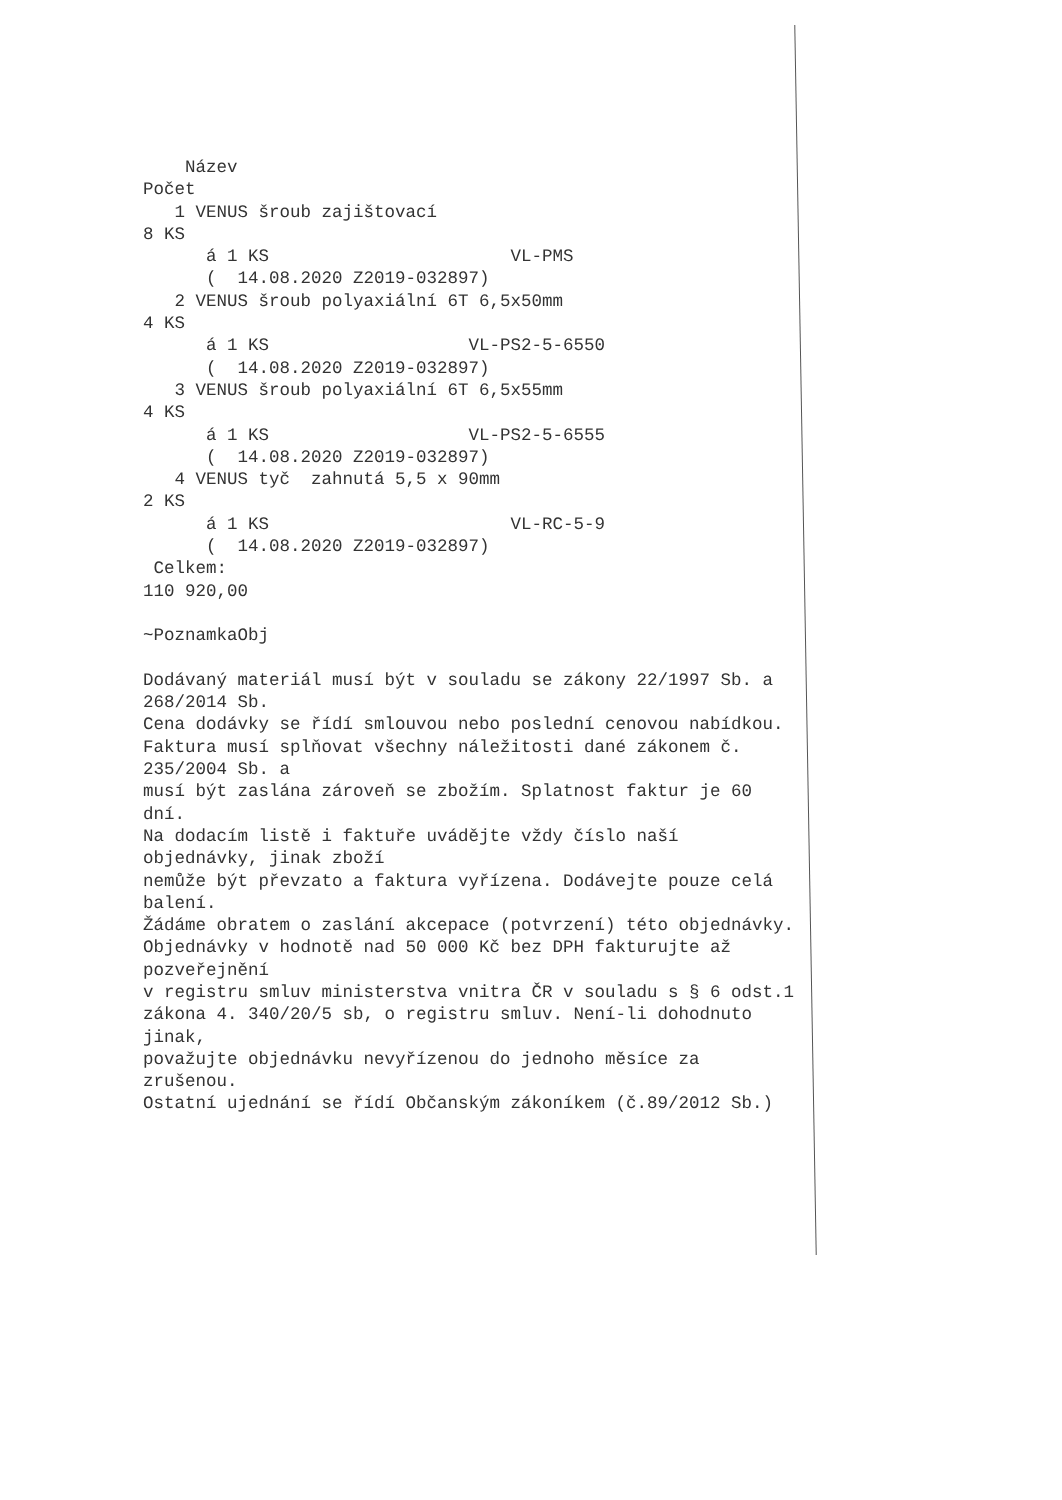Název
Počet
   1 VENUS šroub zajištovací
8 KS
      á 1 KS                       VL-PMS
      (  14.08.2020 Z2019-032897)
   2 VENUS šroub polyaxiální 6T 6,5x50mm
4 KS
      á 1 KS                   VL-PS2-5-6550
      (  14.08.2020 Z2019-032897)
   3 VENUS šroub polyaxiální 6T 6,5x55mm
4 KS
      á 1 KS                   VL-PS2-5-6555
      (  14.08.2020 Z2019-032897)
   4 VENUS tyč  zahnutá 5,5 x 90mm
2 KS
      á 1 KS                       VL-RC-5-9
      (  14.08.2020 Z2019-032897)
 Celkem:
110 920,00

~PoznamkaObj

Dodávaný materiál musí být v souladu se zákony 22/1997 Sb. a
268/2014 Sb.
Cena dodávky se řídí smlouvou nebo poslední cenovou nabídkou.
Faktura musí splňovat všechny náležitosti dané zákonem č.
235/2004 Sb. a
musí být zaslána zároveň se zbožím. Splatnost faktur je 60
dní.
Na dodacím listě i faktuře uvádějte vždy číslo naší
objednávky, jinak zboží
nemůže být převzato a faktura vyřízena. Dodávejte pouze celá
balení.
Žádáme obratem o zaslání akcepace (potvrzení) této objednávky.
Objednávky v hodnotě nad 50 000 Kč bez DPH fakturujte až
pozveřejnění
v registru smluv ministerstva vnitra ČR v souladu s § 6 odst.1
zákona 4. 340/20/5 sb, o registru smluv. Není-li dohodnuto
jinak,
považujte objednávku nevyřízenou do jednoho měsíce za
zrušenou.
Ostatní ujednání se řídí Občanským zákoníkem (č.89/2012 Sb.)